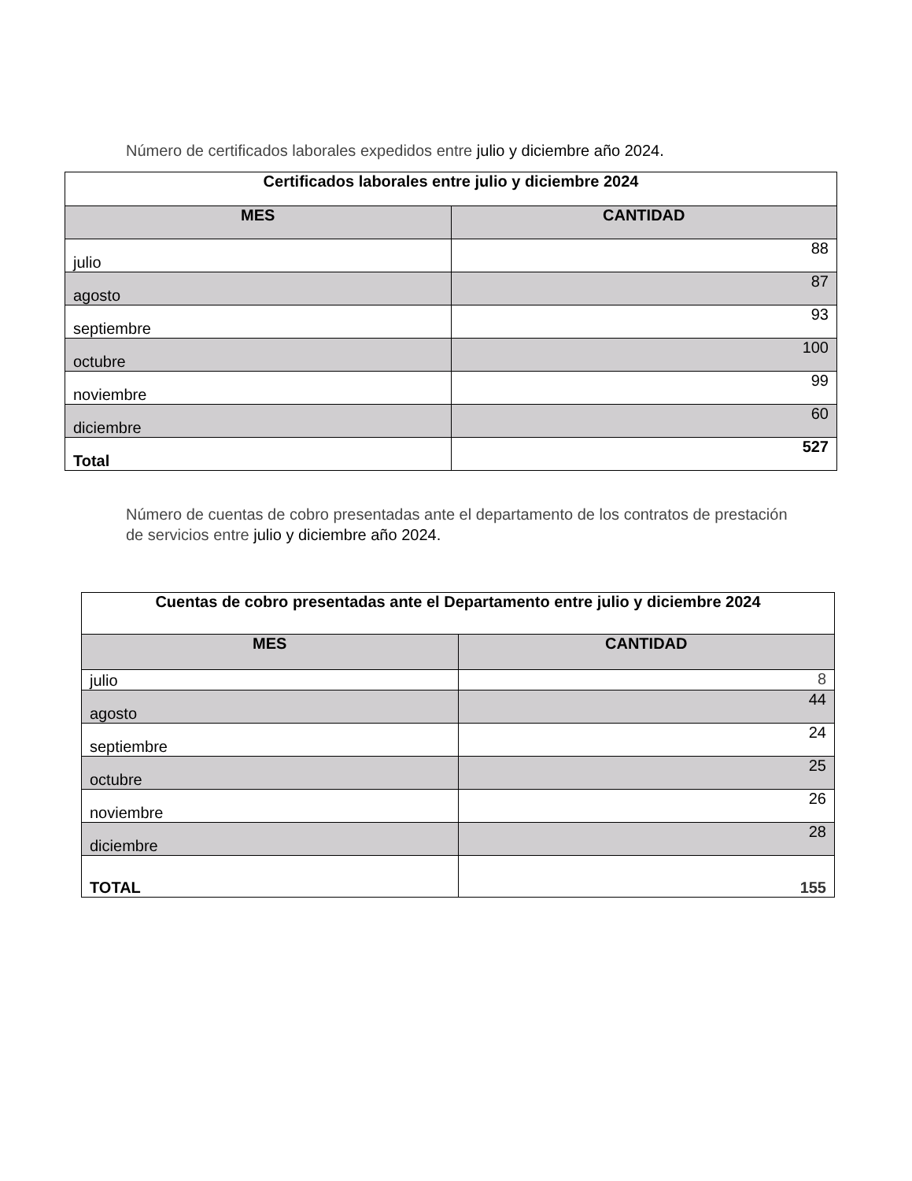Número de certificados laborales expedidos entre julio y diciembre año 2024.
| Certificados laborales entre julio y diciembre 2024 | |
| --- | --- |
| MES | CANTIDAD |
| julio | 88 |
| agosto | 87 |
| septiembre | 93 |
| octubre | 100 |
| noviembre | 99 |
| diciembre | 60 |
| Total | 527 |
Número de cuentas de cobro presentadas ante el departamento de los contratos de prestación de servicios entre julio y diciembre año 2024.
| Cuentas de cobro presentadas ante el Departamento entre julio y diciembre 2024 | |
| --- | --- |
| MES | CANTIDAD |
| julio | 8 |
| agosto | 44 |
| septiembre | 24 |
| octubre | 25 |
| noviembre | 26 |
| diciembre | 28 |
| TOTAL | 155 |